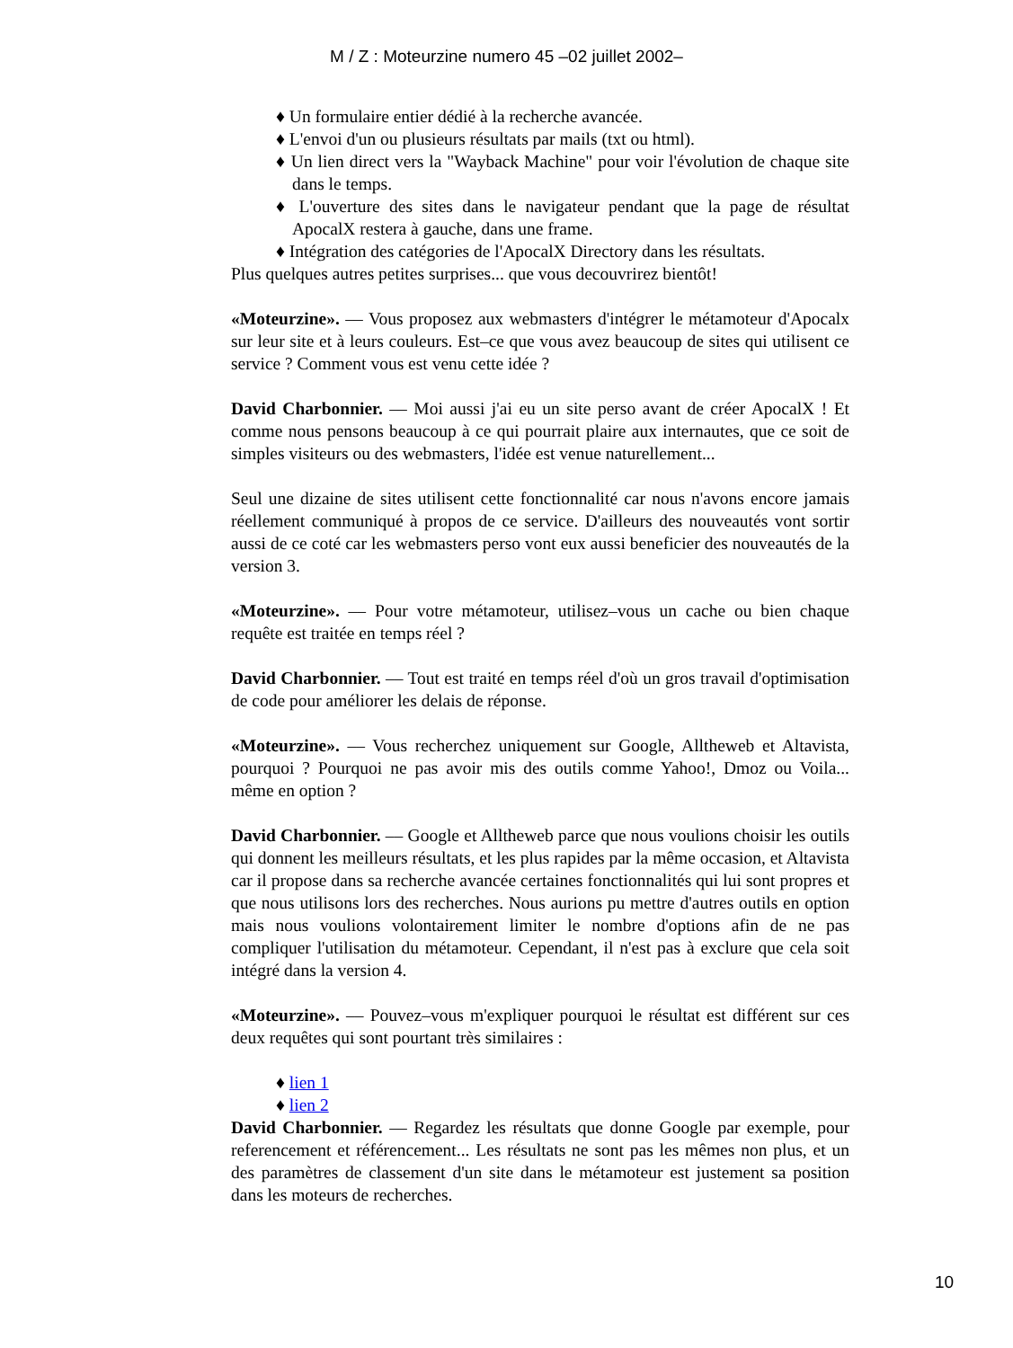M / Z : Moteurzine numero 45 –02 juillet 2002–
♦ Un formulaire entier dédié à la recherche avancée.
♦ L'envoi d'un ou plusieurs résultats par mails (txt ou html).
♦ Un lien direct vers la "Wayback Machine" pour voir l'évolution de chaque site dans le temps.
♦ L'ouverture des sites dans le navigateur pendant que la page de résultat ApocalX restera à gauche, dans une frame.
♦ Intégration des catégories de l'ApocalX Directory dans les résultats.
Plus quelques autres petites surprises... que vous decouvrirez bientôt!
«Moteurzine». –– Vous proposez aux webmasters d'intégrer le métamoteur d'Apocalx sur leur site et à leurs couleurs. Est–ce que vous avez beaucoup de sites qui utilisent ce service ? Comment vous est venu cette idée ?
David Charbonnier. –– Moi aussi j'ai eu un site perso avant de créer ApocalX ! Et comme nous pensons beaucoup à ce qui pourrait plaire aux internautes, que ce soit de simples visiteurs ou des webmasters, l'idée est venue naturellement...
Seul une dizaine de sites utilisent cette fonctionnalité car nous n'avons encore jamais réellement communiqué à propos de ce service. D'ailleurs des nouveautés vont sortir aussi de ce coté car les webmasters perso vont eux aussi beneficier des nouveautés de la version 3.
«Moteurzine». –– Pour votre métamoteur, utilisez–vous un cache ou bien chaque requête est traitée en temps réel ?
David Charbonnier. –– Tout est traité en temps réel d'où un gros travail d'optimisation de code pour améliorer les delais de réponse.
«Moteurzine». –– Vous recherchez uniquement sur Google, Alltheweb et Altavista, pourquoi ? Pourquoi ne pas avoir mis des outils comme Yahoo!, Dmoz ou Voila... même en option ?
David Charbonnier. –– Google et Alltheweb parce que nous voulions choisir les outils qui donnent les meilleurs résultats, et les plus rapides par la même occasion, et Altavista car il propose dans sa recherche avancée certaines fonctionnalités qui lui sont propres et que nous utilisons lors des recherches. Nous aurions pu mettre d'autres outils en option mais nous voulions volontairement limiter le nombre d'options afin de ne pas compliquer l'utilisation du métamoteur. Cependant, il n'est pas à exclure que cela soit intégré dans la version 4.
«Moteurzine». –– Pouvez–vous m'expliquer pourquoi le résultat est différent sur ces deux requêtes qui sont pourtant très similaires :
♦ lien 1
♦ lien 2
David Charbonnier. –– Regardez les résultats que donne Google par exemple, pour referencement et référencement... Les résultats ne sont pas les mêmes non plus, et un des paramètres de classement d'un site dans le métamoteur est justement sa position dans les moteurs de recherches.
10